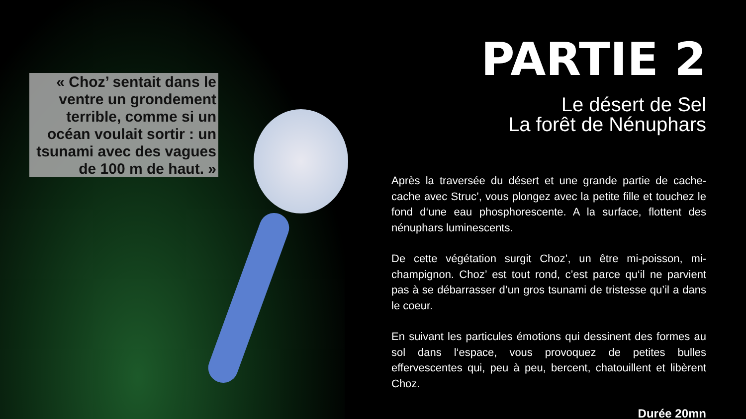« Choz’ sentait dans le ventre un grondement terrible, comme si un océan voulait sortir : un tsunami avec des vagues de 100 m de haut. »
PARTIE 2
Le désert de Sel
La forêt de Nénuphars
Après la traversée du désert et une grande partie de cache-cache avec Struc’, vous plongez avec la petite fille et touchez le fond d‘une eau phosphorescente. A la surface, flottent des nénuphars luminescents.
De cette végétation surgit Choz’, un être mi-poisson, mi-champignon. Choz’ est tout rond, c’est parce qu‘il ne parvient pas à se débarrasser d’un gros tsunami de tristesse qu’il a dans le coeur.
En suivant les particules émotions qui dessinent des formes au sol dans l‘espace, vous provoquez de petites bulles effervescentes qui, peu à peu, bercent, chatouillent et libèrent Choz.
Durée 20mn